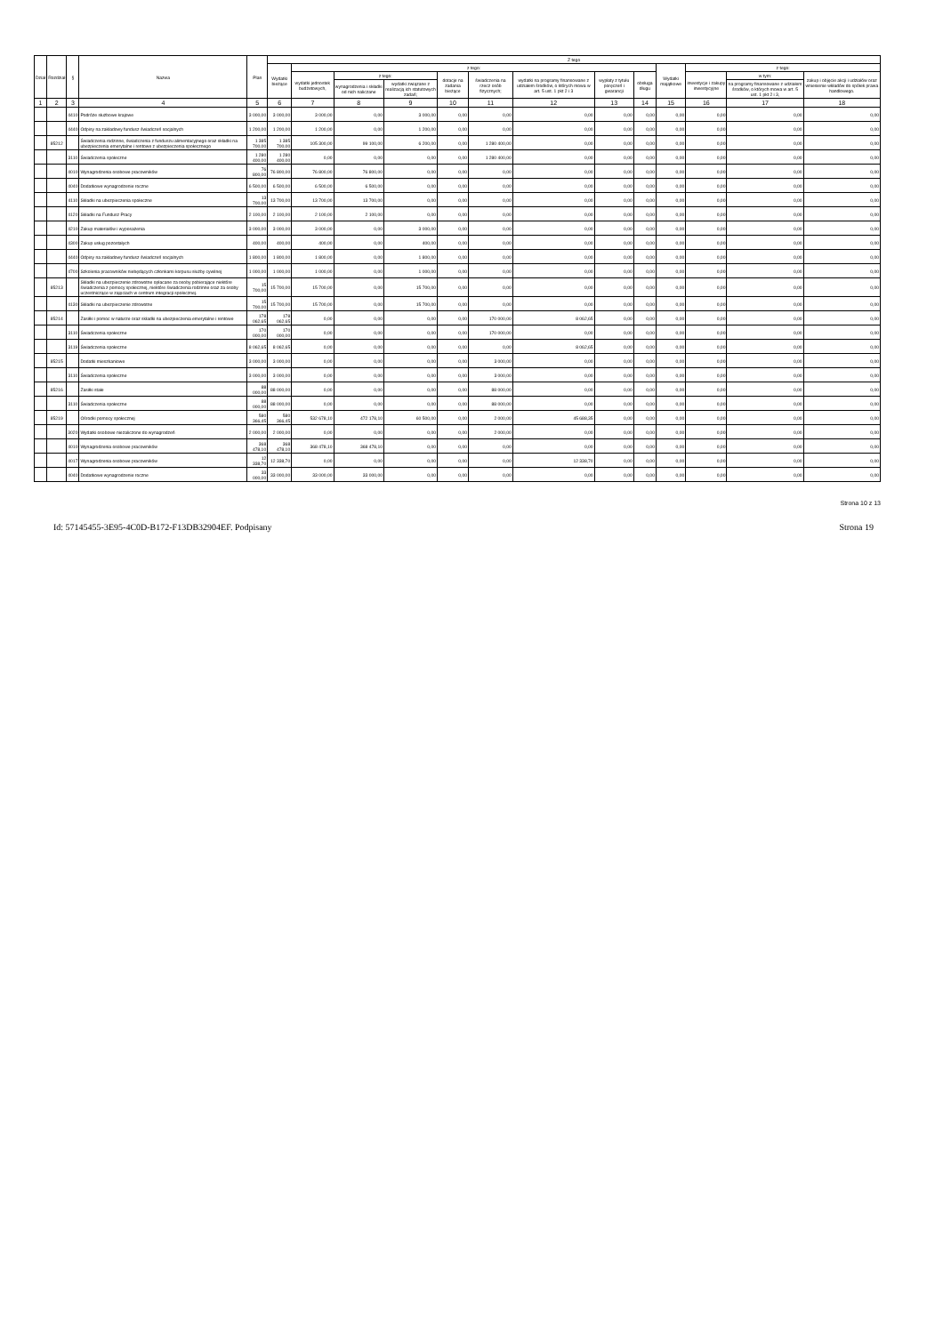| Dział | Rozdział | § | Nazwa | Plan | Z tego | | | | | | | | | | | | |
| --- | --- | --- | --- | --- | --- | --- | --- | --- | --- | --- | --- | --- | --- | --- | --- | --- | --- |
| | | | | | Wydatki bieżące | z tego: | | | | | | | | Wydatki majątkowe | z tego: | | |
| | | | | | | wydatki jednostek budżetowych, | z tego: | | dotacje na zadania bieżące | świadczenia na rzecz osób fizycznych; | wydatki na programy finansowane z udziałem środków, o których mowa w art. 5 ust. 1 pkt 2 i 3 | wypłaty z tytułu poręczeń i gwarancji | obsługa długu | | inwestycje i zakupy inwestycyjne | w tym: | zakup i objęcie akcji i udziałów oraz wniesienie wkładów do spółek prawa handlowego. |
| | | | | | | | wynagrodzenia i składki od nich naliczane | wydatki związane z realizacją ich statutowych zadań; | | | | | | | | na programy finansowane z udziałem środków, o których mowa w art. 5 ust. 1 pkt 2 i 3, | |
| 1 | 2 | 3 | 4 | 5 | 6 | 7 | 8 | 9 | 10 | 11 | 12 | 13 | 14 | 15 | 16 | 17 | 18 |
| | | 4410 | Podróże służbowe krajowe | 3 000,00 | 3 000,00 | 3 000,00 | 0,00 | 3 000,00 | 0,00 | 0,00 | 0,00 | 0,00 | 0,00 | 0,00 | 0,00 | 0,00 | 0,00 |
| | | 4440 | Odpisy na zakładowy fundusz świadczeń socjalnych | 1 200,00 | 1 200,00 | 1 200,00 | 0,00 | 1 200,00 | 0,00 | 0,00 | 0,00 | 0,00 | 0,00 | 0,00 | 0,00 | 0,00 | 0,00 |
| | 85212 | | Świadczenia rodzinne, świadczenia z funduszu alimentacyjnego oraz składki na ubezpieczenia emerytalne i rentowe z ubezpieczenia społecznego | 1 385 700,00 | 1 385 700,00 | 105 300,00 | 99 100,00 | 6 200,00 | 0,00 | 1 280 400,00 | 0,00 | 0,00 | 0,00 | 0,00 | 0,00 | 0,00 | 0,00 |
| | | 3110 | Świadczenia społeczne | 1 280 400,00 | 1 280 400,00 | 0,00 | 0,00 | 0,00 | 0,00 | 1 280 400,00 | 0,00 | 0,00 | 0,00 | 0,00 | 0,00 | 0,00 | 0,00 |
| | | 4010 | Wynagrodzenia osobowe pracowników | 76 800,00 | 76 800,00 | 76 800,00 | 76 800,00 | 0,00 | 0,00 | 0,00 | 0,00 | 0,00 | 0,00 | 0,00 | 0,00 | 0,00 | 0,00 |
| | | 4040 | Dodatkowe wynagrodzenie roczne | 6 500,00 | 6 500,00 | 6 500,00 | 6 500,00 | 0,00 | 0,00 | 0,00 | 0,00 | 0,00 | 0,00 | 0,00 | 0,00 | 0,00 | 0,00 |
| | | 4110 | Składki na ubezpieczenia społeczne | 13 700,00 | 13 700,00 | 13 700,00 | 13 700,00 | 0,00 | 0,00 | 0,00 | 0,00 | 0,00 | 0,00 | 0,00 | 0,00 | 0,00 | 0,00 |
| | | 4120 | Składki na Fundusz Pracy | 2 100,00 | 2 100,00 | 2 100,00 | 2 100,00 | 0,00 | 0,00 | 0,00 | 0,00 | 0,00 | 0,00 | 0,00 | 0,00 | 0,00 | 0,00 |
| | | 4210 | Zakup materiałów i wyposażenia | 3 000,00 | 3 000,00 | 3 000,00 | 0,00 | 3 000,00 | 0,00 | 0,00 | 0,00 | 0,00 | 0,00 | 0,00 | 0,00 | 0,00 | 0,00 |
| | | 4300 | Zakup usług pozostałych | 400,00 | 400,00 | 400,00 | 0,00 | 400,00 | 0,00 | 0,00 | 0,00 | 0,00 | 0,00 | 0,00 | 0,00 | 0,00 | 0,00 |
| | | 4440 | Odpisy na zakładowy fundusz świadczeń socjalnych | 1 800,00 | 1 800,00 | 1 800,00 | 0,00 | 1 800,00 | 0,00 | 0,00 | 0,00 | 0,00 | 0,00 | 0,00 | 0,00 | 0,00 | 0,00 |
| | | 4700 | Szkolenia pracowników niebędących członkami korpusu służby cywilnej | 1 000,00 | 1 000,00 | 1 000,00 | 0,00 | 1 000,00 | 0,00 | 0,00 | 0,00 | 0,00 | 0,00 | 0,00 | 0,00 | 0,00 | 0,00 |
| | 85213 | | Składki na ubezpieczenie zdrowotne opłacane za osoby pobierające niektóre świadczenia z pomocy społecznej, niektóre świadczenia rodzinne oraz za osoby uczestniczące w zajęciach w centrum integracji społecznej. | 15 700,00 | 15 700,00 | 15 700,00 | 0,00 | 15 700,00 | 0,00 | 0,00 | 0,00 | 0,00 | 0,00 | 0,00 | 0,00 | 0,00 | 0,00 |
| | | 4130 | Składki na ubezpieczenie zdrowotne | 15 700,00 | 15 700,00 | 15 700,00 | 0,00 | 15 700,00 | 0,00 | 0,00 | 0,00 | 0,00 | 0,00 | 0,00 | 0,00 | 0,00 | 0,00 |
| | 85214 | | Zasiłki i pomoc w naturze oraz składki na ubezpieczenia emerytalne i rentowe | 178 062,65 | 178 062,65 | 0,00 | 0,00 | 0,00 | 0,00 | 170 000,00 | 8 062,65 | 0,00 | 0,00 | 0,00 | 0,00 | 0,00 | 0,00 |
| | | 3110 | Świadczenia społeczne | 170 000,00 | 170 000,00 | 0,00 | 0,00 | 0,00 | 0,00 | 170 000,00 | 0,00 | 0,00 | 0,00 | 0,00 | 0,00 | 0,00 | 0,00 |
| | | 3119 | Świadczenia społeczne | 8 062,65 | 8 062,65 | 0,00 | 0,00 | 0,00 | 0,00 | 0,00 | 8 062,65 | 0,00 | 0,00 | 0,00 | 0,00 | 0,00 | 0,00 |
| | 85215 | | Dodatki mieszkaniowe | 3 000,00 | 3 000,00 | 0,00 | 0,00 | 0,00 | 0,00 | 3 000,00 | 0,00 | 0,00 | 0,00 | 0,00 | 0,00 | 0,00 | 0,00 |
| | | 3110 | Świadczenia społeczne | 3 000,00 | 3 000,00 | 0,00 | 0,00 | 0,00 | 0,00 | 3 000,00 | 0,00 | 0,00 | 0,00 | 0,00 | 0,00 | 0,00 | 0,00 |
| | 85216 | | Zasiłki stałe | 88 000,00 | 88 000,00 | 0,00 | 0,00 | 0,00 | 0,00 | 88 000,00 | 0,00 | 0,00 | 0,00 | 0,00 | 0,00 | 0,00 | 0,00 |
| | | 3110 | Świadczenia społeczne | 88 000,00 | 88 000,00 | 0,00 | 0,00 | 0,00 | 0,00 | 88 000,00 | 0,00 | 0,00 | 0,00 | 0,00 | 0,00 | 0,00 | 0,00 |
| | 85219 | | Ośrodki pomocy społecznej | 580 366,45 | 580 366,45 | 532 678,10 | 472 178,10 | 60 500,00 | 0,00 | 2 000,00 | 45 688,35 | 0,00 | 0,00 | 0,00 | 0,00 | 0,00 | 0,00 |
| | | 3020 | Wydatki osobowe niezaliczone do wynagrodzeń | 2 000,00 | 2 000,00 | 0,00 | 0,00 | 0,00 | 0,00 | 2 000,00 | 0,00 | 0,00 | 0,00 | 0,00 | 0,00 | 0,00 | 0,00 |
| | | 4010 | Wynagrodzenia osobowe pracowników | 368 478,10 | 368 478,10 | 368 478,10 | 368 478,10 | 0,00 | 0,00 | 0,00 | 0,00 | 0,00 | 0,00 | 0,00 | 0,00 | 0,00 | 0,00 |
| | | 4017 | Wynagrodzenia osobowe pracowników | 12 338,70 | 12 338,70 | 0,00 | 0,00 | 0,00 | 0,00 | 0,00 | 12 338,70 | 0,00 | 0,00 | 0,00 | 0,00 | 0,00 | 0,00 |
| | | 4040 | Dodatkowe wynagrodzenie roczne | 33 000,00 | 33 000,00 | 33 000,00 | 33 000,00 | 0,00 | 0,00 | 0,00 | 0,00 | 0,00 | 0,00 | 0,00 | 0,00 | 0,00 | 0,00 |
Strona 10 z 13
Id: 57145455-3E95-4C0D-B172-F13DB32904EF. Podpisany Strona 19